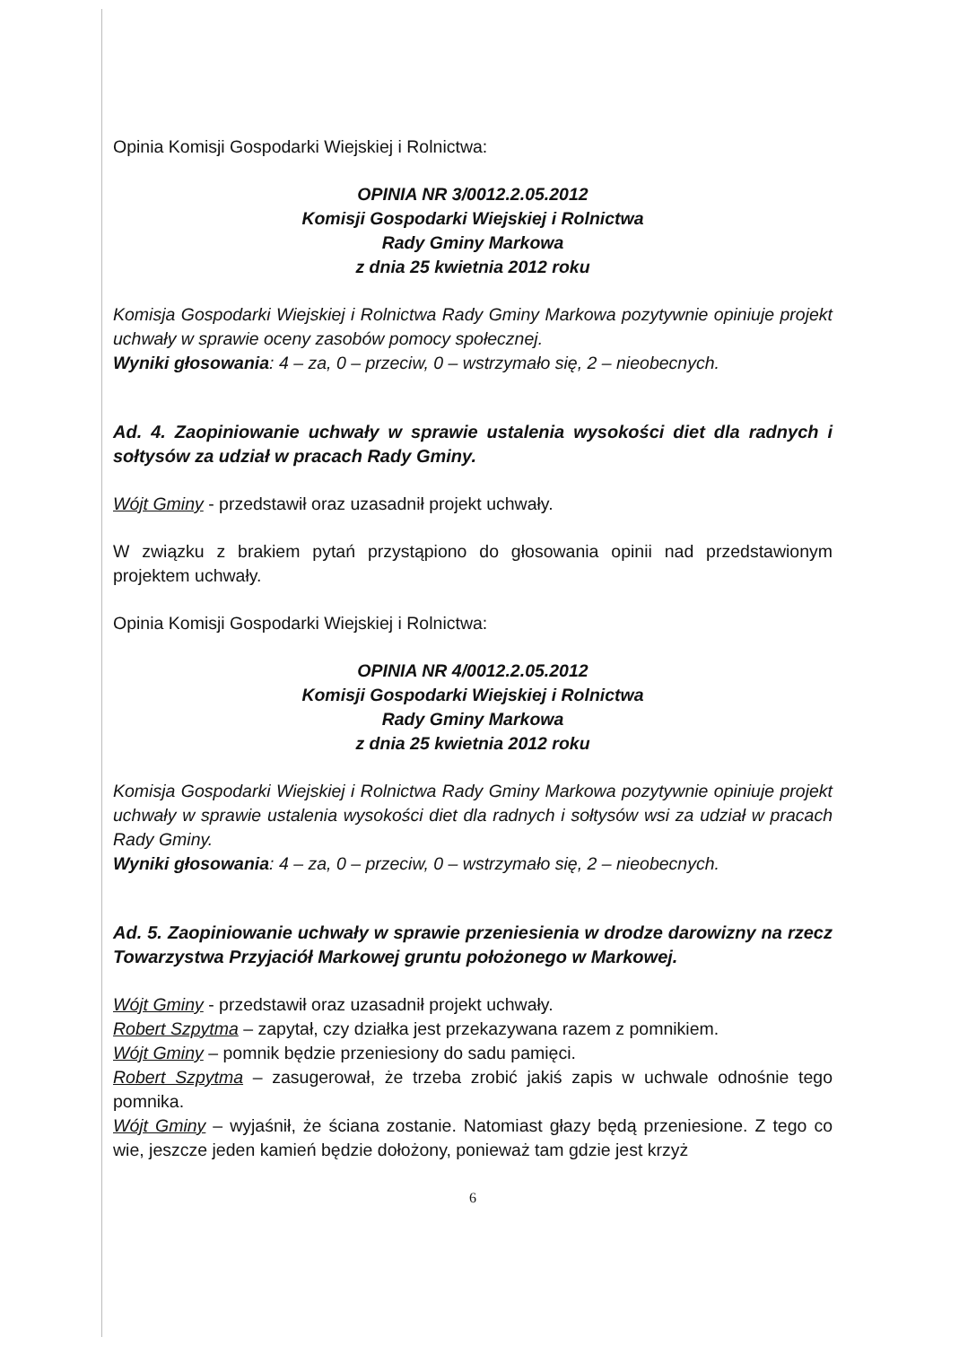Opinia Komisji Gospodarki Wiejskiej i Rolnictwa:
OPINIA NR 3/0012.2.05.2012
Komisji Gospodarki Wiejskiej i Rolnictwa
Rady Gminy Markowa
z dnia 25 kwietnia 2012 roku
Komisja Gospodarki Wiejskiej i Rolnictwa Rady Gminy Markowa pozytywnie opiniuje projekt uchwały w sprawie oceny zasobów pomocy społecznej.
Wyniki głosowania: 4 – za, 0 – przeciw, 0 – wstrzymało się, 2 – nieobecnych.
Ad. 4. Zaopiniowanie uchwały w sprawie ustalenia wysokości diet dla radnych i sołtysów za udział w pracach Rady Gminy.
Wójt Gminy - przedstawił oraz uzasadnił projekt uchwały.
W związku z brakiem pytań przystąpiono do głosowania opinii nad przedstawionym projektem uchwały.
Opinia Komisji Gospodarki Wiejskiej i Rolnictwa:
OPINIA NR 4/0012.2.05.2012
Komisji Gospodarki Wiejskiej i Rolnictwa
Rady Gminy Markowa
z dnia 25 kwietnia 2012 roku
Komisja Gospodarki Wiejskiej i Rolnictwa Rady Gminy Markowa pozytywnie opiniuje projekt uchwały w sprawie ustalenia wysokości diet dla radnych i sołtysów wsi za udział w pracach Rady Gminy.
Wyniki głosowania: 4 – za, 0 – przeciw, 0 – wstrzymało się, 2 – nieobecnych.
Ad. 5. Zaopiniowanie uchwały w sprawie przeniesienia w drodze darowizny na rzecz Towarzystwa Przyjaciół Markowej gruntu położonego w Markowej.
Wójt Gminy - przedstawił oraz uzasadnił projekt uchwały.
Robert Szpytma – zapytał, czy działka jest przekazywana razem z pomnikiem.
Wójt Gminy – pomnik będzie przeniesiony do sadu pamięci.
Robert Szpytma – zasugerował, że trzeba zrobić jakiś zapis w uchwale odnośnie tego pomnika.
Wójt Gminy – wyjaśnił, że ściana zostanie. Natomiast głazy będą przeniesione. Z tego co wie, jeszcze jeden kamień będzie dołożony, ponieważ tam gdzie jest krzyż
6